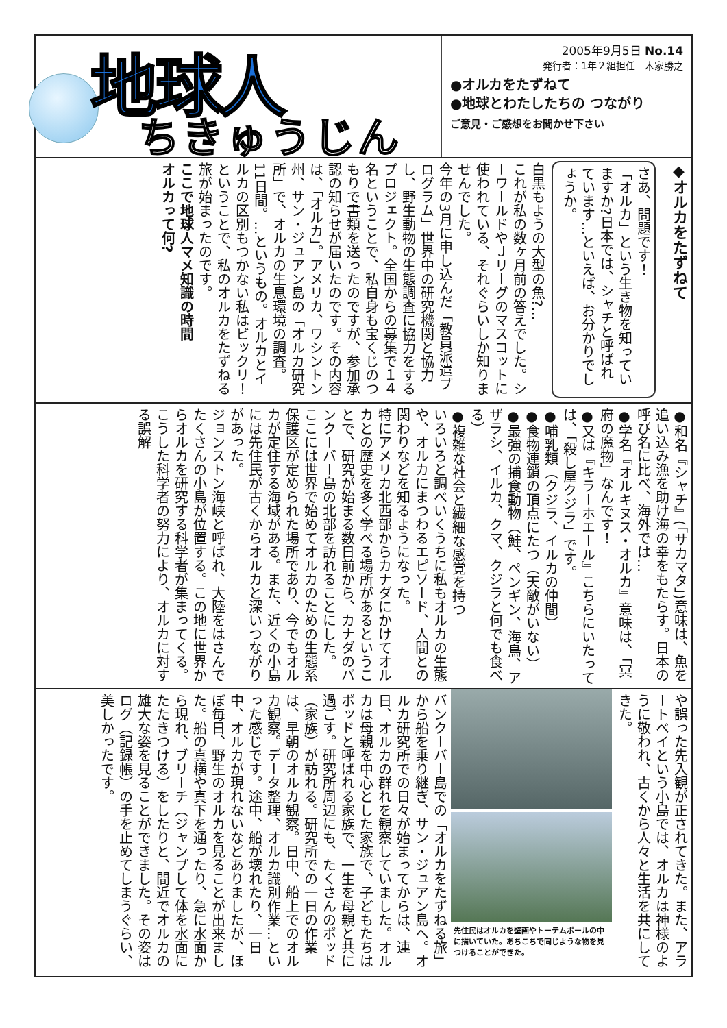地球人
ちきゅうじん
2005年9月5日 No.14
発行者：1年２組担任　木家勝之
●オルカをたずねて
●地球とわたしたちの つながり
ご意見・ご感想をお聞かせ下さい
◆オルカをたずねて
さあ、問題です！
「オルカ」という生き物を知っていますか?日本では、シャチと呼ばれています…といえば、お分かりでしょうか。
白黒もようの大型の魚?…
これが私の数ヶ月前の答えでした。シーワールドやＪリーグのマスコットに使われている、それぐらいしか知りませんでした。
今年の3月に申し込んだ「教員派遣プログラム」世界中の研究機関と協力し、野生動物の生態調査に協力をするプロジェクト。全国からの募集で１４名ということで、私自身も宝くじのつもりで書類を送ったのですが、参加承認の知らせが届いたのです。その内容は、「オルカ」。アメリカ、ワシントン州、サン・ジュアン島の「オルカ研究所」で、オルカの生息環境の調査。11日間。…というもの。オルカとイルカの区別もつかない私はビックリ！ということで、私のオルカをたずねる旅が始まったのです。
ここで地球人マメ知識の時間
オルカって何?
●和名『シャチ』(「サカマタ」)意味は、魚を追い込み漁を助け海の幸をもたらす。日本の呼び名に比べ、海外では…
●学名『オルキヌス・オルカ』意味は、「冥府の魔物」なんです！
●又は『キラーホエール』こちらにいたっては、「殺し屋クジラ」です。
●哺乳類（クジラ、イルカの仲間）
●食物連鎖の頂点にたつ（天敵がいない）
●最強の捕食動物（鮭、ペンギン、海鳥、アザラシ、イルカ、クマ、クジラと何でも食べる）
●複雑な社会と繊細な感覚を持つ
いろいろと調べいくうちに私もオルカの生態や、オルカにまつわるエピソード、人間との関わりなどを知るようになった。
特にアメリカ北西部からカナダにかけてオルカとの歴史を多く学べる場所があるということで、研究が始まる数日前から、カナダのバンクーバー島の北部を訪れることにした。
ここには世界で始めてオルカのための生態系保護区が定められた場所であり、今でもオルカが定住する海域がある。また、近くの小島には先住民が古くからオルカと深いつながりがあった。
ジョンストン海峡と呼ばれ、大陸をはさんでたくさんの小島が位置する。この地に世界からオルカを研究する科学者が集まってくる。こうした科学者の努力により、オルカに対する誤解
や誤った先入観が正されてきた。また、アラートベイという小島では、オルカは神様のように敬われ、古くから人々と生活を共にしてきた。
先住民はオルカを壁画やトーテムポールの中に描いていた。あちこちで同じような物を見つけることができた。
バンクーバー島での「オルカをたずねる旅」から船を乗り継ぎ、サン・ジュアン島へ。オルカ研究所での日々が始まってからは、連日、オルカの群れを観察していました。オルカは母親を中心とした家族で、子どもたちはポッドと呼ばれる家族で、一生を母親と共に過ごす。研究所周辺にも、たくさんのポッド（家族）が訪れる。研究所での一日の作業は、早朝のオルカ観察。日中、船上でのオルカ観察。データ整理、オルカ識別作業…といった感じです。途中、船が壊れたり、一日中、オルカが現れないなどありましたが、ほぼ毎日、野生のオルカを見ることが出来ました。船の真横や真下を通ったり、急に水面から現れ、ブリーチ（ジャンプして体を水面にたたきつける）をしたりと、間近でオルカの雄大な姿を見ることができました。その姿はログ（記録帳）の手を止めてしまうぐらい、美しかったです。